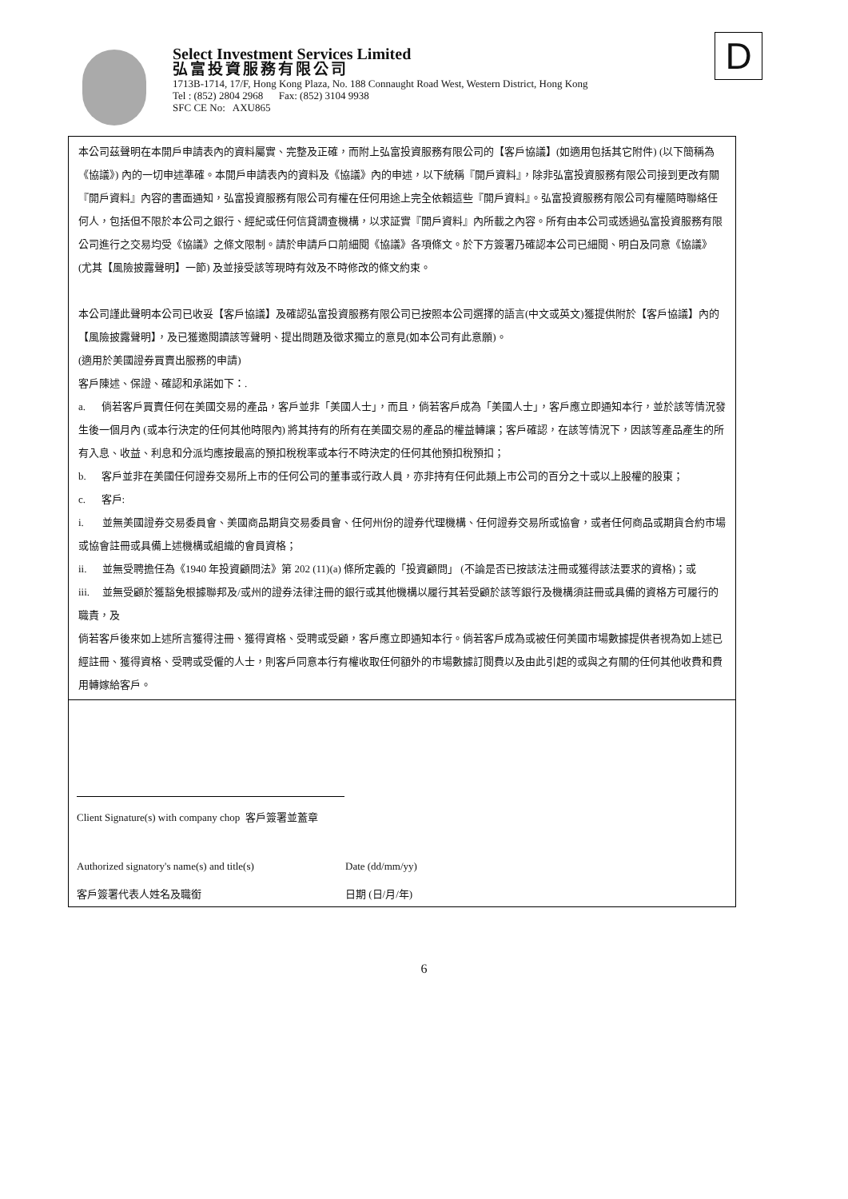Select Investment Services Limited
弘富投資服務有限公司
1713B-1714, 17/F, Hong Kong Plaza, No. 188 Connaught Road West, Western District, Hong Kong
Tel : (852) 2804 2968 Fax: (852) 3104 9938
SFC CE No: AXU865
D
本公司茲聲明在本開戶申請表內的資料屬實、完整及正確，而附上弘富投資服務有限公司的【客戶協議】(如適用包括其它附件) (以下簡稱為《協議》) 內的一切申述準確。本開戶申請表內的資料及《協議》內的申述，以下統稱『開戶資料』，除非弘富投資服務有限公司接到更改有關『開戶資料』內容的書面通知，弘富投資服務有限公司有權在任何用途上完全依賴這些『開戶資料』。弘富投資服務有限公司有權隨時聯絡任何人，包括但不限於本公司之銀行、經紀或任何信貸調查機構，以求証實『開戶資料』內所載之內容。所有由本公司或透過弘富投資服務有限公司進行之交易均受《協議》之條文限制。請於申請戶口前細閱《協議》各項條文。於下方簽署乃確認本公司已細閱、明白及同意《協議》(尤其【風險披露聲明】一節) 及並接受該等現時有效及不時修改的條文約束。
本公司謹此聲明本公司已收妥【客戶協議】及確認弘富投資服務有限公司已按照本公司選擇的語言(中文或英文)獲提供附於【客戶協議】內的【風險披露聲明】，及已獲邀閱讀該等聲明、提出問題及徵求獨立的意見(如本公司有此意願)。
(適用於美國證券買賣出服務的申請)
客戶陳述、保證、確認和承諾如下：.
a. 倘若客戶買賣任何在美國交易的產品，客戶並非「美國人士」，而且，倘若客戶成為「美國人士」，客戶應立即通知本行，並於該等情況發生後一個月內 (或本行決定的任何其他時限內) 將其持有的所有在美國交易的產品的權益轉讓；客戶確認，在該等情況下，因該等產品產生的所有入息、收益、利息和分派均應按最高的預扣稅稅率或本行不時決定的任何其他預扣稅預扣；
b. 客戶並非在美國任何證券交易所上市的任何公司的董事或行政人員，亦非持有任何此類上市公司的百分之十或以上股權的股東；
c. 客戶:
i. 並無美國證券交易委員會、美國商品期貨交易委員會、任何州份的證券代理機構、任何證券交易所或協會，或者任何商品或期貨合約市場或協會註冊或具備上述機構或組織的會員資格；
ii. 並無受聘擔任為《1940 年投資顧問法》第 202 (11)(a) 條所定義的「投資顧問」 (不論是否已按該法注冊或獲得該法要求的資格)；或
iii. 並無受顧於獲豁免根據聯邦及/或州的證券法律注冊的銀行或其他機構以履行其若受顧於該等銀行及機構須註冊或具備的資格方可履行的職責，及
倘若客戶後來如上述所言獲得注冊、獲得資格、受聘或受顧，客戶應立即通知本行。倘若客戶成為或被任何美國市場數據提供者視為如上述已經註冊、獲得資格、受聘或受僱的人士，則客戶同意本行有權收取任何額外的市場數據訂閱費以及由此引起的或與之有關的任何其他收費和費用轉嫁給客戶。
Client Signature(s) with company chop 客戶簽署並蓋章
Authorized signatory's name(s) and title(s)
Date (dd/mm/yy)
客戶簽署代表人姓名及職銜 日期 (日/月/年)
6